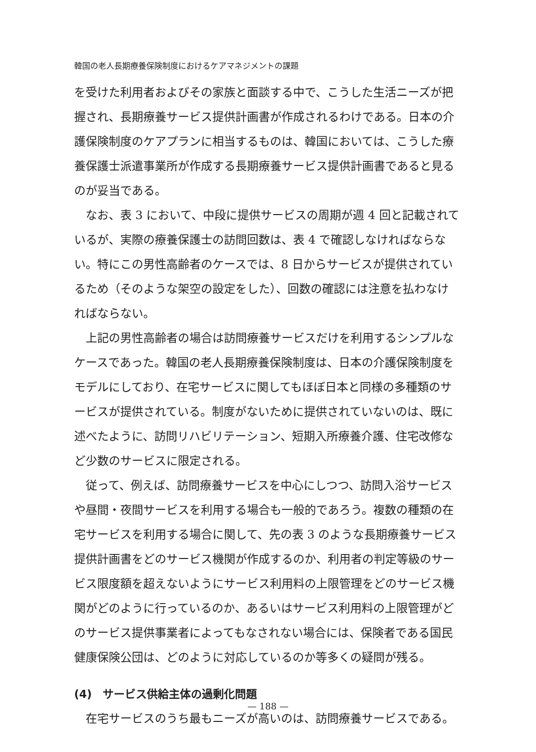韓国の老人長期療養保険制度におけるケアマネジメントの課題
を受けた利用者およびその家族と面談する中で、こうした生活ニーズが把握され、長期療養サービス提供計画書が作成されるわけである。日本の介護保険制度のケアプランに相当するものは、韓国においては、こうした療養保護士派遣事業所が作成する長期療養サービス提供計画書であると見るのが妥当である。
なお、表 3 において、中段に提供サービスの周期が週 4 回と記載されているが、実際の療養保護士の訪問回数は、表 4 で確認しなければならない。特にこの男性高齢者のケースでは、8 日からサービスが提供されているため（そのような架空の設定をした）、回数の確認には注意を払わなければならない。
上記の男性高齢者の場合は訪問療養サービスだけを利用するシンプルなケースであった。韓国の老人長期療養保険制度は、日本の介護保険制度をモデルにしており、在宅サービスに関してもほぼ日本と同様の多種類のサービスが提供されている。制度がないために提供されていないのは、既に述べたように、訪問リハビリテーション、短期入所療養介護、住宅改修など少数のサービスに限定される。
従って、例えば、訪問療養サービスを中心にしつつ、訪問入浴サービスや昼間・夜間サービスを利用する場合も一般的であろう。複数の種類の在宅サービスを利用する場合に関して、先の表 3 のような長期療養サービス提供計画書をどのサービス機関が作成するのか、利用者の判定等級のサービス限度額を超えないようにサービス利用料の上限管理をどのサービス機関がどのように行っているのか、あるいはサービス利用料の上限管理がどのサービス提供事業者によってもなされない場合には、保険者である国民健康保険公団は、どのように対応しているのか等多くの疑問が残る。
(4)　サービス供給主体の過剰化問題
在宅サービスのうち最もニーズが高いのは、訪問療養サービスである。
— 188 —